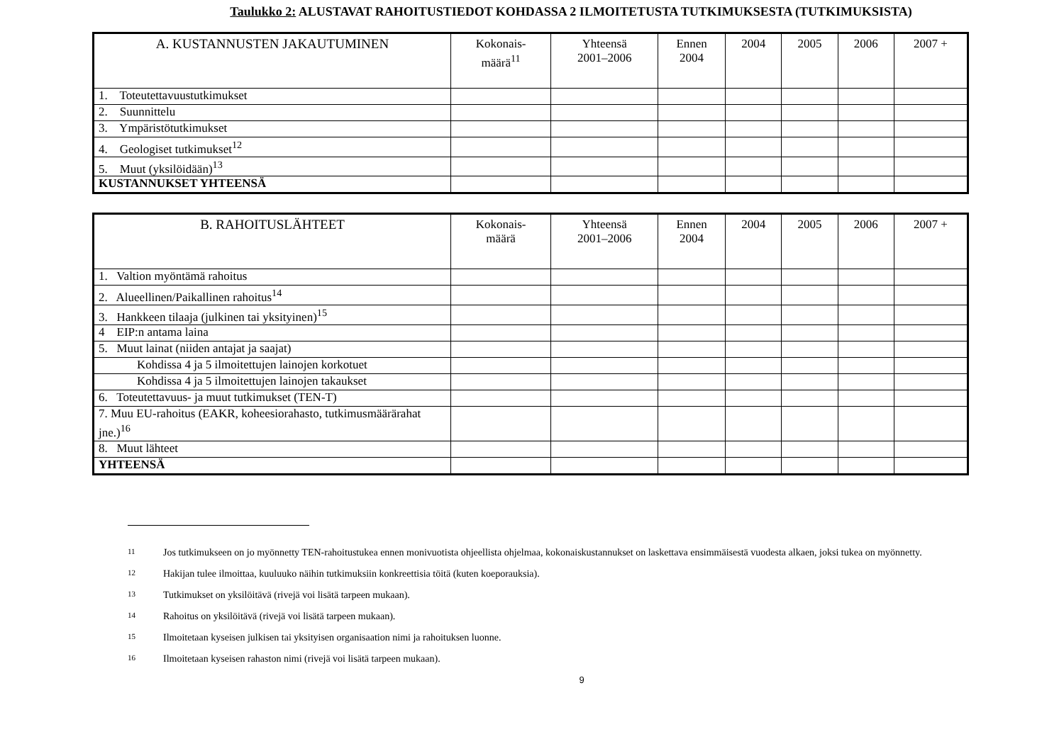Taulukko 2: ALUSTAVAT RAHOITUSTIEDOT KOHDASSA 2 ILMOITETUSTA TUTKIMUKSESTA (TUTKIMUKSISTA)
| A. KUSTANNUSTEN JAKAUTUMINEN | Kokonais- määrä<sup>11</sup> | Yhteensä 2001–2006 | Ennen 2004 | 2004 | 2005 | 2006 | 2007 + |
| --- | --- | --- | --- | --- | --- | --- | --- |
| 1. Toteutettavuustutkimukset | | | | | | | |
| 2. Suunnittelu | | | | | | | |
| 3. Ympäristötutkimukset | | | | | | | |
| 4. Geologiset tutkimukset<sup>12</sup> | | | | | | | |
| 5. Muut (yksilöidään)<sup>13</sup> | | | | | | | |
| KUSTANNUKSET YHTEENSÄ | | | | | | | |
| B. RAHOITUSLÄHTEET | Kokonais- määrä | Yhteensä 2001–2006 | Ennen 2004 | 2004 | 2005 | 2006 | 2007 + |
| --- | --- | --- | --- | --- | --- | --- | --- |
| 1. Valtion myöntämä rahoitus | | | | | | | |
| 2. Alueellinen/Paikallinen rahoitus<sup>14</sup> | | | | | | | |
| 3. Hankkeen tilaaja (julkinen tai yksityinen)<sup>15</sup> | | | | | | | |
| 4 EIP:n antama laina | | | | | | | |
| 5. Muut lainat (niiden antajat ja saajat) | | | | | | | |
| Kohdissa 4 ja 5 ilmoitettujen lainojen korkotuet | | | | | | | |
| Kohdissa 4 ja 5 ilmoitettujen lainojen takaukset | | | | | | | |
| 6. Toteutettavuus- ja muut tutkimukset (TEN-T) | | | | | | | |
| 7. Muu EU-rahoitus (EAKR, koheesiorahasto, tutkimusmäärärahat jne.)<sup>16</sup> | | | | | | | |
| 8. Muut lähteet | | | | | | | |
| YHTEENSÄ | | | | | | | |
11 Jos tutkimukseen on jo myönnetty TEN-rahoitustukea ennen monivuotista ohjeellista ohjelmaa, kokonaiskustannukset on laskettava ensimmäisestä vuodesta alkaen, joksi tukea on myönnetty.
12 Hakijan tulee ilmoittaa, kuuluuko näihin tutkimuksiin konkreettisia töitä (kuten koeporauksia).
13 Tutkimukset on yksilöitävä (rivejä voi lisätä tarpeen mukaan).
14 Rahoitus on yksilöitävä (rivejä voi lisätä tarpeen mukaan).
15 Ilmoitetaan kyseisen julkisen tai yksityisen organisaation nimi ja rahoituksen luonne.
16 Ilmoitetaan kyseisen rahaston nimi (rivejä voi lisätä tarpeen mukaan).
9